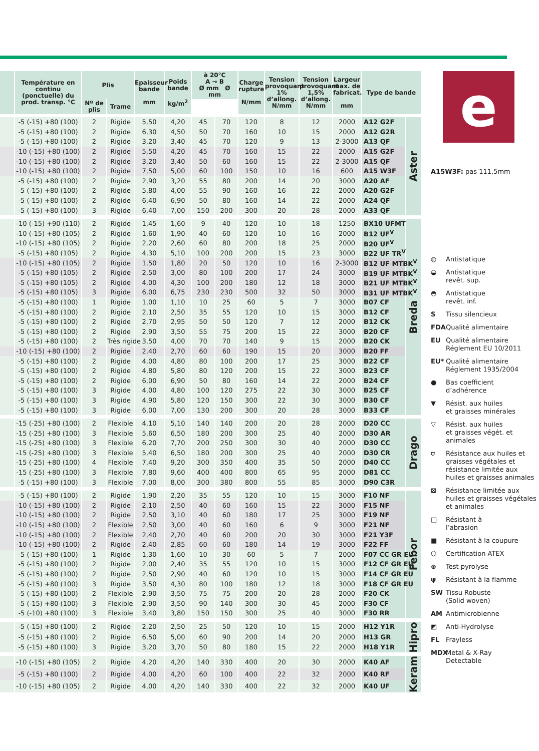| | Température en continu (ponctuelle) du prod. transp. °C | Plis | | Epaisseur bande mm | Poids bande kg/m<sup>2</sup> | à 20°C A ⊸ B Ø mm Ø mm | | Charge rupture N/mm | Tension provoquant 1% d’allong. N/mm | Tension provoquant 1,5% d’allong. N/mm | Largeur max. de fabricat. mm | Type de bande | |
| --- | --- | --- | --- | --- | --- | --- | --- | --- | --- | --- | --- | --- | --- |
| | | Nº de plis | Trame | | | | | | | | | | |
| | -5 (-15) +80 (100) | 2 | Rigide | 5,50 | 4,20 | 45 | 70 | 120 | 8 | 12 | 2000 | A12 G2F | Aster |
| | -5 (-15) +80 (100) | 2 | Rigide | 6,30 | 4,50 | 50 | 70 | 160 | 10 | 15 | 2000 | A12 G2R | |
| | -5 (-15) +80 (100) | 2 | Rigide | 3,20 | 3,40 | 45 | 70 | 120 | 9 | 13 | 2-3000 | A13 QF | |
| | -10 (-15) +80 (100) | 2 | Rigide | 5,50 | 4,20 | 45 | 70 | 160 | 15 | 22 | 2000 | A15 G2F | |
| | -10 (-15) +80 (100) | 2 | Rigide | 3,20 | 3,40 | 50 | 60 | 160 | 15 | 22 | 2-3000 | A15 QF | |
| | -10 (-15) +80 (100) | 2 | Rigide | 7,50 | 5,00 | 60 | 100 | 150 | 10 | 16 | 600 | A15 W3F | |
| | -5 (-15) +80 (100) | 2 | Rigide | 2,90 | 3,20 | 55 | 80 | 200 | 14 | 20 | 3000 | A20 AF | |
| | -5 (-15) +80 (100) | 2 | Rigide | 5,80 | 4,00 | 55 | 90 | 160 | 16 | 22 | 2000 | A20 G2F | |
| | -5 (-15) +80 (100) | 2 | Rigide | 6,40 | 6,90 | 50 | 80 | 160 | 14 | 22 | 2000 | A24 QF | |
| | -5 (-15) +80 (100) | 3 | Rigide | 6,40 | 7,00 | 150 | 200 | 300 | 20 | 28 | 2000 | A33 QF | |
| | -10 (-15) +90 (110) | 2 | Rigide | 1,45 | 1,60 | 9 | 40 | 120 | 10 | 18 | 1250 | BX10 UFMT | Breda |
| | -10 (-15) +80 (105) | 2 | Rigide | 1,60 | 1,90 | 40 | 60 | 120 | 10 | 16 | 2000 | B12 UF<sup>V</sup> | |
| | -10 (-15) +80 (105) | 2 | Rigide | 2,20 | 2,60 | 60 | 80 | 200 | 18 | 25 | 2000 | B20 UF<sup>V</sup> | |
| | -5 (-15) +80 (105) | 2 | Rigide | 4,30 | 5,10 | 100 | 200 | 200 | 15 | 23 | 3000 | B22 UF TR<sup>V</sup> | |
| | -10 (-15) +80 (105) | 2 | Rigide | 1,50 | 1,80 | 20 | 50 | 120 | 10 | 16 | 2-3000 | B12 UF MTBK<sup>V</sup> | |
| | -5 (-15) +80 (105) | 2 | Rigide | 2,50 | 3,00 | 80 | 100 | 200 | 17 | 24 | 3000 | B19 UF MTBK<sup>V</sup> | |
| | -5 (-15) +80 (105) | 2 | Rigide | 4,00 | 4,30 | 100 | 200 | 180 | 12 | 18 | 3000 | B21 UF MTBK<sup>V</sup> | |
| | -5 (-15) +80 (105) | 3 | Rigide | 6,00 | 6,75 | 230 | 230 | 500 | 32 | 50 | 3000 | B31 UF MTBK<sup>V</sup> | |
| | -5 (-15) +80 (100) | 1 | Rigide | 1,00 | 1,10 | 10 | 25 | 60 | 5 | 7 | 3000 | B07 CF | |
| | -5 (-15) +80 (100) | 2 | Rigide | 2,10 | 2,50 | 35 | 55 | 120 | 10 | 15 | 3000 | B12 CF | |
| | -5 (-15) +80 (100) | 2 | Rigide | 2,70 | 2,95 | 50 | 50 | 120 | 7 | 12 | 2000 | B12 CK | |
| | -5 (-15) +80 (100) | 2 | Rigide | 2,90 | 3,50 | 55 | 75 | 200 | 15 | 22 | 3000 | B20 CF | |
| | -5 (-15) +80 (100) | 2 | Très rigide | 3,50 | 4,00 | 70 | 70 | 140 | 9 | 15 | 2000 | B20 CK | |
| | -10 (-15) +80 (100) | 2 | Rigide | 2,40 | 2,70 | 60 | 60 | 190 | 15 | 20 | 3000 | B20 FF | |
| | -5 (-15) +80 (100) | 2 | Rigide | 4,00 | 4,80 | 80 | 100 | 200 | 17 | 25 | 3000 | B22 CF | |
| | -5 (-15) +80 (100) | 2 | Rigide | 4,80 | 5,80 | 80 | 120 | 200 | 15 | 22 | 3000 | B23 CF | |
| | -5 (-15) +80 (100) | 2 | Rigide | 6,00 | 6,90 | 50 | 80 | 160 | 14 | 22 | 2000 | B24 CF | |
| | -5 (-15) +80 (100) | 3 | Rigide | 4,00 | 4,80 | 100 | 120 | 275 | 22 | 30 | 3000 | B25 CF | |
| | -5 (-15) +80 (100) | 3 | Rigide | 4,90 | 5,80 | 120 | 150 | 300 | 22 | 30 | 3000 | B30 CF | |
| | -5 (-15) +80 (100) | 3 | Rigide | 6,00 | 7,00 | 130 | 200 | 300 | 20 | 28 | 3000 | B33 CF | |
| | -15 (-25) +80 (100) | 2 | Flexible | 4,10 | 5,10 | 140 | 140 | 200 | 20 | 28 | 2000 | D20 CC | Drago |
| | -15 (-25) +80 (100) | 3 | Flexible | 5,60 | 6,50 | 180 | 200 | 300 | 25 | 40 | 2000 | D30 AR | |
| | -15 (-25) +80 (100) | 3 | Flexible | 6,20 | 7,70 | 200 | 250 | 300 | 30 | 40 | 2000 | D30 CC | |
| | -15 (-25) +80 (100) | 3 | Flexible | 5,40 | 6,50 | 180 | 200 | 300 | 25 | 40 | 2000 | D30 CR | |
| | -15 (-25) +80 (100) | 4 | Flexible | 7,40 | 9,20 | 300 | 350 | 400 | 35 | 50 | 2000 | D40 CC | |
| | -15 (-25) +80 (100) | 3 | Flexible | 7,80 | 9,60 | 400 | 400 | 800 | 65 | 95 | 2000 | D81 CC | |
| | -5 (-15) +80 (100) | 3 | Flexible | 7,00 | 8,00 | 300 | 380 | 800 | 55 | 85 | 3000 | D90 C3R | |
| | -5 (-15) +80 (100) | 2 | Rigide | 1,90 | 2,20 | 35 | 55 | 120 | 10 | 15 | 3000 | F10 NF | Febor |
| | -10 (-15) +80 (100) | 2 | Rigide | 2,10 | 2,50 | 40 | 60 | 160 | 15 | 22 | 3000 | F15 NF | |
| | -10 (-15) +80 (100) | 2 | Rigide | 2,50 | 3,10 | 40 | 60 | 180 | 17 | 25 | 3000 | F19 NF | |
| | -10 (-15) +80 (100) | 2 | Flexible | 2,50 | 3,00 | 40 | 60 | 160 | 6 | 9 | 3000 | F21 NF | |
| | -10 (-15) +80 (100) | 2 | Flexible | 2,40 | 2,70 | 40 | 60 | 200 | 20 | 30 | 3000 | F21 Y3F | |
| | -10 (-15) +80 (100) | 2 | Rigide | 2,40 | 2,85 | 60 | 60 | 180 | 14 | 19 | 3000 | F22 FF | |
| | -5 (-15) +80 (100) | 1 | Rigide | 1,30 | 1,60 | 10 | 30 | 60 | 5 | 7 | 2000 | F07 CC GR EU | |
| | -5 (-15) +80 (100) | 2 | Rigide | 2,00 | 2,40 | 35 | 55 | 120 | 10 | 15 | 3000 | F12 CF GR EU | |
| | -5 (-15) +80 (100) | 2 | Rigide | 2,50 | 2,90 | 40 | 60 | 120 | 10 | 15 | 3000 | F14 CF GR EU | |
| | -5 (-15) +80 (100) | 3 | Rigide | 3,50 | 4,30 | 80 | 100 | 180 | 12 | 18 | 3000 | F18 CF GR EU | |
| | -5 (-15) +80 (100) | 2 | Flexible | 2,90 | 3,50 | 75 | 75 | 200 | 20 | 28 | 2000 | F20 CK | |
| | -5 (-15) +80 (100) | 3 | Flexible | 2,90 | 3,50 | 90 | 140 | 300 | 30 | 45 | 2000 | F30 CF | |
| | -5 (-10) +80 (100) | 3 | Flexible | 3,40 | 3,80 | 150 | 150 | 300 | 25 | 40 | 3000 | F30 RR | |
| | -5 (-15) +80 (100) | 2 | Rigide | 2,20 | 2,50 | 25 | 50 | 120 | 10 | 15 | 2000 | H12 Y1R | Hipro |
| | -5 (-15) +80 (100) | 2 | Rigide | 6,50 | 5,00 | 60 | 90 | 200 | 14 | 20 | 2000 | H13 GR | |
| | -5 (-15) +80 (100) | 3 | Rigide | 3,20 | 3,70 | 50 | 80 | 180 | 15 | 22 | 2000 | H18 Y1R | |
| | -10 (-15) +80 (105) | 2 | Rigide | 4,20 | 4,20 | 140 | 330 | 400 | 20 | 30 | 2000 | K40 AF | Keram |
| | -5 (-15) +80 (100) | 2 | Rigide | 4,00 | 4,20 | 60 | 100 | 400 | 22 | 32 | 2000 | K40 RF | |
| | -10 (-15) +80 (105) | 2 | Rigide | 4,00 | 4,20 | 140 | 330 | 400 | 22 | 32 | 2000 | K40 UF | |
e
A15W3F: pas 111,5mm
◍ Antistatique
◒ Antistatique
revêt. sup.
◓ Antistatique
revêt. inf.
S Tissu silencieux
FDA Qualité alimentaire
EU Qualité alimentaire
Réglement EU 10/2011
EU* Qualité alimentaire
Réglement 1935/2004
● Bas coefficient
d’adhérence
▼ Résist. aux huiles
et graisses minérales
▽ Résist. aux huiles
et graisses végét. et animales
⛉ Résistance aux huiles et graisses végétales et résistance limitée aux huiles et graisses animales
⊠ Résistance limitée aux huiles et graisses végétales et animales
□ Résistant à
l’abrasion
■ Résistant à la coupure
⬡ Certification ATEX
⊛ Test pyrolyse
ψ Résistant à la flamme
SW Tissu Robuste
(Solid woven)
AM Antimicrobienne
◩ Anti-Hydrolyse
FL Frayless
MDX Metal & X-Ray
Detectable